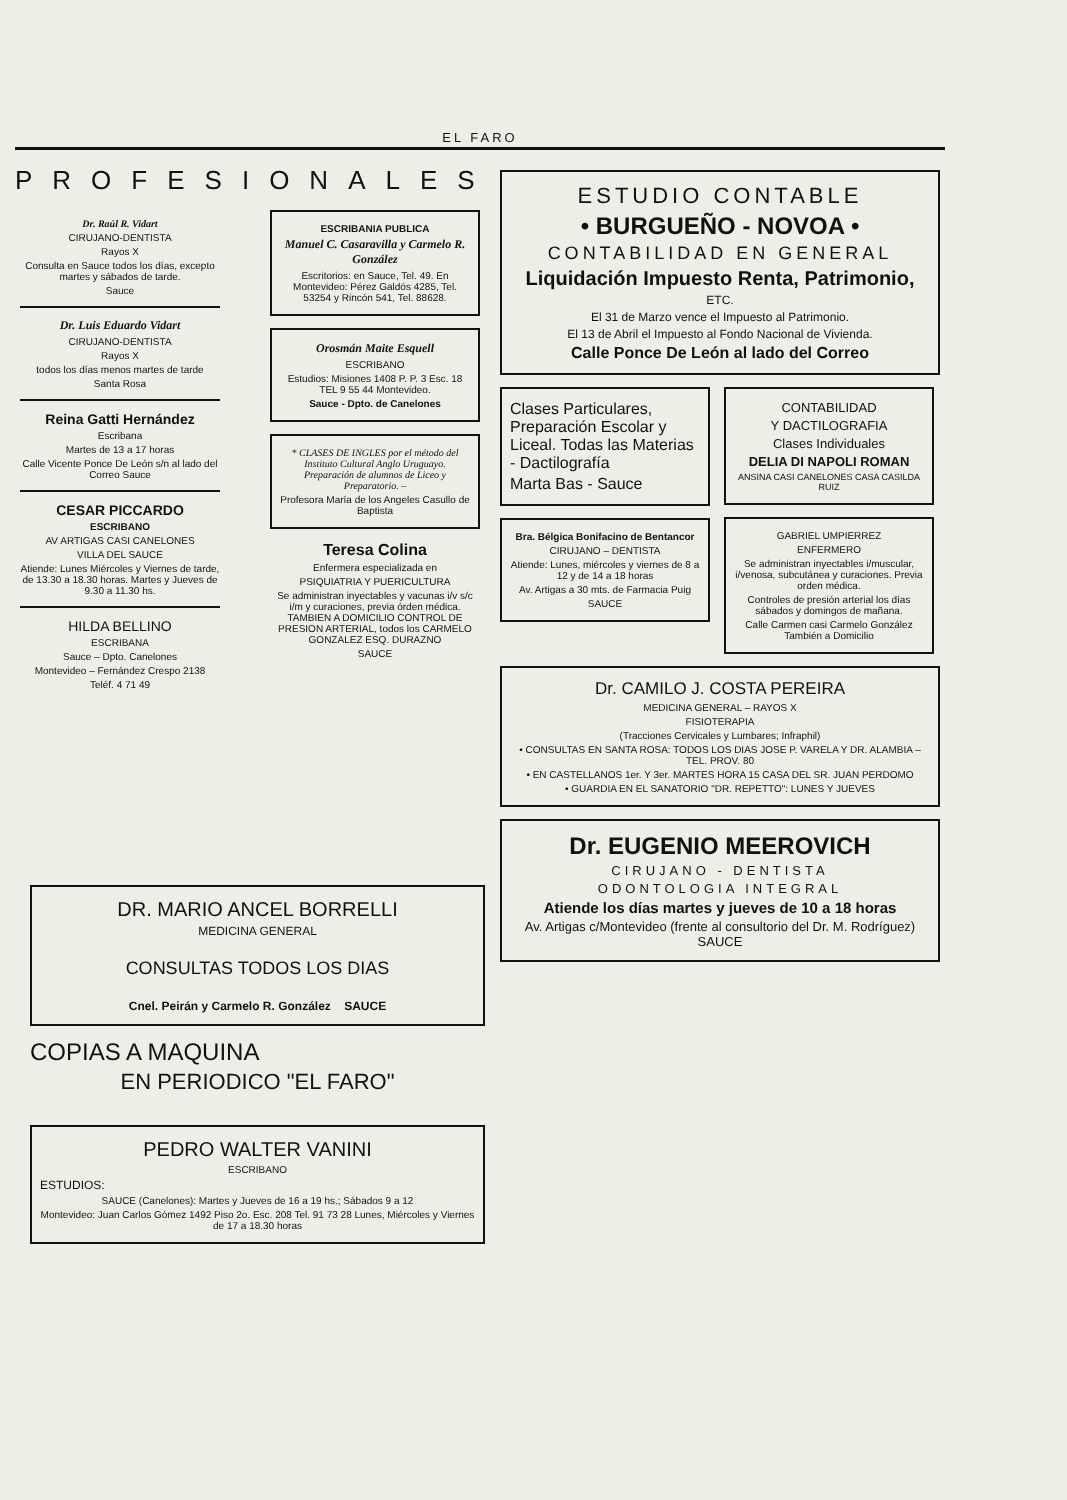EL FARO
PROFESIONALES
Dr. Raúl R. Vidart
CIRUJANO-DENTISTA
Rayos X
Consulta en Sauce todos los días, excepto martes y sábados de tarde.
Sauce
Dr. Luis Eduardo Vidart
CIRUJANO-DENTISTA
Rayos X
todos los días menos martes de tarde
Santa Rosa
Reina Gatti Hernández
Escribana
Martes de 13 a 17 horas
Calle Vicente Ponce De León s/n al lado del Correo Sauce
CESAR PICCARDO
ESCRIBANO
AV ARTIGAS CASI CANELONES
VILLA DEL SAUCE
Atiende: Lunes Miércoles y Viernes de tarde, de 13.30 a 18.30 horas. Martes y Jueves de 9.30 a 11.30 hs.
HILDA BELLINO
ESCRIBANA
Sauce – Dpto. Canelones
Montevideo – Fernández Crespo 2138
Teléf. 4 71 49
ESCRIBANIA PUBLICA
Manuel C. Casaravilla y Carmelo R. González
Escritorios: en Sauce, Tel. 49. En Montevideo: Pérez Galdós 4285, Tel. 53254 y Rincón 541, Tel. 88628.
Orosmán Maite Esquell
ESCRIBANO
Estudios: Misiones 1408 P. P. 3 Esc. 18 TEL 9 55 44 Montevideo.
Sauce - Dpto. de Canelones
* CLASES DE INGLES por el método del Instituto Cultural Anglo Uruguayo. Preparación de alumnos de Liceo y Preparatorio. –
Profesora María de los Angeles Casullo de Baptista
Teresa Colina
Enfermera especializada en
PSIQUIATRIA Y PUERICULTURA
Se administran inyectables y vacunas i/v s/c i/m y curaciones, previa órden médica. TAMBIEN A DOMICILIO CONTROL DE PRESION ARTERIAL, todos los CARMELO GONZALEZ ESQ. DURAZNO
SAUCE
ESTUDIO CONTABLE
• BURGUEÑO - NOVOA •
CONTABILIDAD EN GENERAL
Liquidación Impuesto Renta, Patrimonio,
ETC.
El 31 de Marzo vence el Impuesto al Patrimonio.
El 13 de Abril el Impuesto al Fondo Nacional de Vivienda.
Calle Ponce De León al lado del Correo
Clases Particulares, Preparación Escolar y Liceal. Todas las Materias - Dactilografía
Marta Bas - Sauce
Bra. Bélgica Bonifacino de Bentancor
CIRUJANO – DENTISTA
Atiende: Lunes, miércoles y viernes de 8 a 12 y de 14 a 18 horas
Av. Artigas a 30 mts. de Farmacia Puig
SAUCE
CONTABILIDAD
Y DACTILOGRAFIA
Clases Individuales
DELIA DI NAPOLI ROMAN
ANSINA CASI CANELONES CASA CASILDA RUIZ
GABRIEL UMPIERREZ
ENFERMERO
Se administran inyectables i/muscular, i/venosa, subcutánea y curaciones. Previa orden médica.
Controles de presión arterial los días sábados y domingos de mañana.
Calle Carmen casi Carmelo González También a Domicilio
Dr. CAMILO J. COSTA PEREIRA
MEDICINA GENERAL – RAYOS X
FISIOTERAPIA
(Tracciones Cervicales y Lumbares; Infraphil)
• CONSULTAS EN SANTA ROSA: TODOS LOS DIAS JOSE P. VARELA Y DR. ALAMBIA – TEL. PROV. 80
• EN CASTELLANOS 1er. Y 3er. MARTES HORA 15 CASA DEL SR. JUAN PERDOMO
• GUARDIA EN EL SANATORIO "DR. REPETTO": LUNES Y JUEVES
Dr. EUGENIO MEEROVICH
CIRUJANO - DENTISTA
ODONTOLOGIA INTEGRAL
Atiende los días martes y jueves de 10 a 18 horas
Av. Artigas c/Montevideo (frente al consultorio del Dr. M. Rodríguez) SAUCE
DR. MARIO ANCEL BORRELLI
MEDICINA GENERAL
CONSULTAS TODOS LOS DIAS
Cnel. Peirán y Carmelo R. González SAUCE
COPIAS A MAQUINA
EN PERIODICO "EL FARO"
PEDRO WALTER VANINI
ESCRIBANO
ESTUDIOS:
SAUCE (Canelones): Martes y Jueves de 16 a 19 hs.; Sábados 9 a 12
Montevideo: Juan Carlos Gómez 1492 Piso 2o. Esc. 208 Tel. 91 73 28 Lunes, Miércoles y Viernes de 17 a 18.30 horas